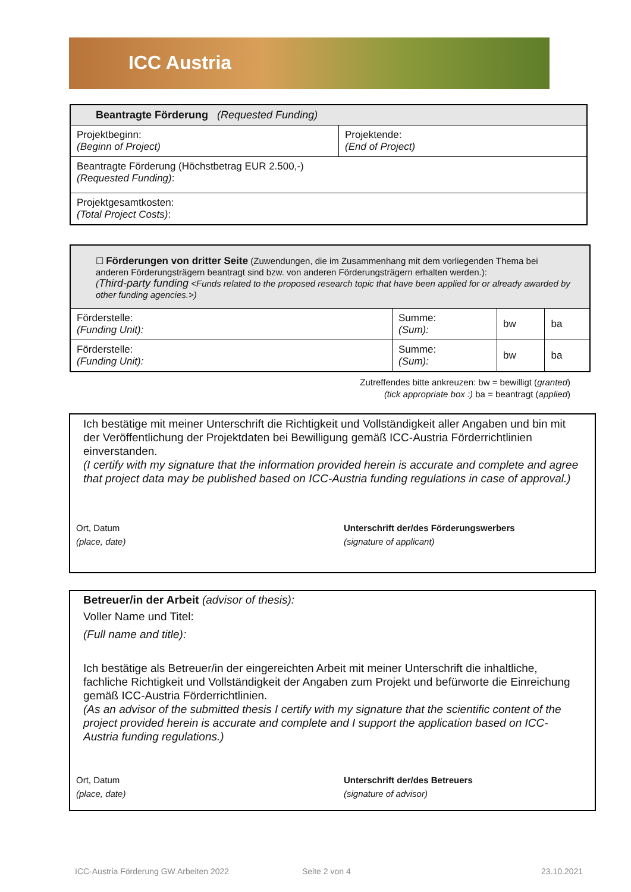ICC Austria
| Beantragte Förderung (Requested Funding) | |
| Projektbeginn: (Beginn of Project) | Projektende: (End of Project) |
| Beantragte Förderung (Höchstbetrag EUR 2.500,-) (Requested Funding) : | |
| Projektgesamtkosten: (Total Project Costs) : | |
| ☐ Förderungen von dritter Seite (Zuwendungen, die im Zusammenhang mit dem vorliegenden Thema bei anderen Förderungsträgern beantragt sind bzw. von anderen Förderungsträgern erhalten werden.): ( Third-party funding <Funds related to the proposed research topic that have been applied for or already awarded by other funding agencies.>) | | | |
| Förderstelle: (Funding Unit): | Summe: (Sum): | bw | ba |
| Förderstelle: (Funding Unit): | Summe: (Sum): | bw | ba |
Zutreffendes bitte ankreuzen: bw = bewilligt (granted)
(tick appropriate box :) ba = beantragt (applied)
Ich bestätige mit meiner Unterschrift die Richtigkeit und Vollständigkeit aller Angaben und bin mit der Veröffentlichung der Projektdaten bei Bewilligung gemäß ICC-Austria Förderrichtlinien einverstanden.
(I certify with my signature that the information provided herein is accurate and complete and agree that project data may be published based on ICC-Austria funding regulations in case of approval.)
Ort, Datum
(place, date)
Unterschrift der/des Förderungswerbers
(signature of applicant)
Betreuer/in der Arbeit (advisor of thesis):
Voller Name und Titel:
(Full name and title):
Ich bestätige als Betreuer/in der eingereichten Arbeit mit meiner Unterschrift die inhaltliche, fachliche Richtigkeit und Vollständigkeit der Angaben zum Projekt und befürworte die Einreichung gemäß ICC-Austria Förderrichtlinien.
(As an advisor of the submitted thesis I certify with my signature that the scientific content of the project provided herein is accurate and complete and I support the application based on ICC-Austria funding regulations.)
Ort, Datum
(place, date)
Unterschrift der/des Betreuers
(signature of advisor)
ICC-Austria Förderung GW Arbeiten 2022
Seite 2 von 4 23.10.2021